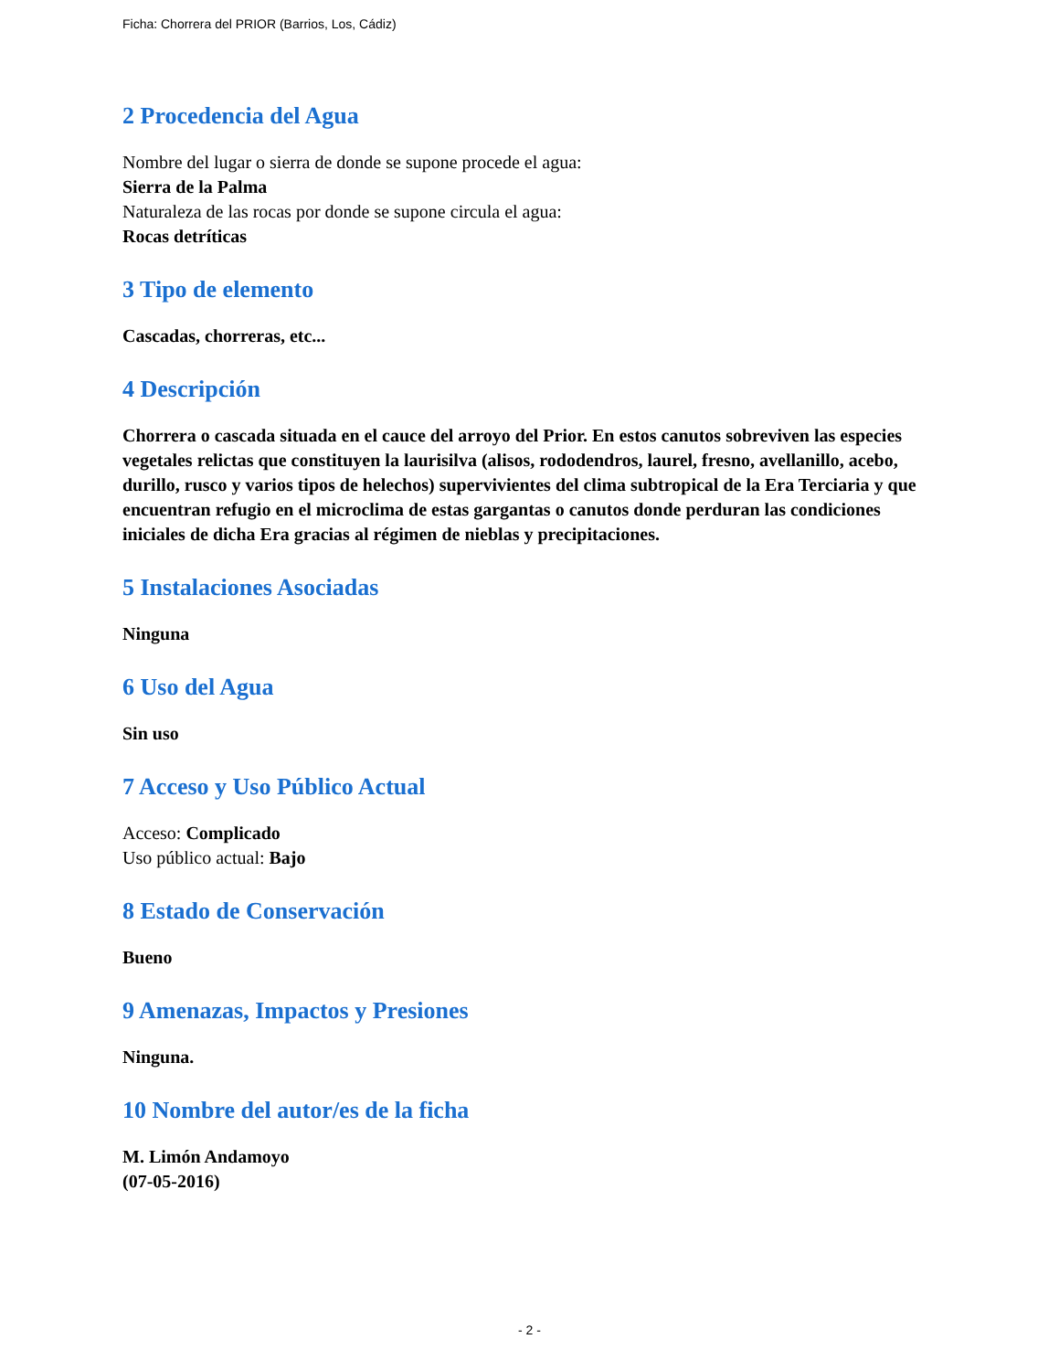Ficha: Chorrera del PRIOR (Barrios, Los, Cádiz)
2 Procedencia del Agua
Nombre del lugar o sierra de donde se supone procede el agua:
Sierra de la Palma
Naturaleza de las rocas por donde se supone circula el agua:
Rocas detríticas
3 Tipo de elemento
Cascadas, chorreras, etc...
4 Descripción
Chorrera o cascada situada en el cauce del arroyo del Prior. En estos canutos sobreviven las especies vegetales relictas que constituyen la laurisilva (alisos, rododendros, laurel, fresno, avellanillo, acebo, durillo, rusco y varios tipos de helechos) supervivientes del clima subtropical de la Era Terciaria y que encuentran refugio en el microclima de estas gargantas o canutos donde perduran las condiciones iniciales de dicha Era gracias al régimen de nieblas y precipitaciones.
5 Instalaciones Asociadas
Ninguna
6 Uso del Agua
Sin uso
7 Acceso y Uso Público Actual
Acceso: Complicado
Uso público actual: Bajo
8 Estado de Conservación
Bueno
9 Amenazas, Impactos y Presiones
Ninguna.
10 Nombre del autor/es de la ficha
M. Limón Andamoyo
(07-05-2016)
- 2 -